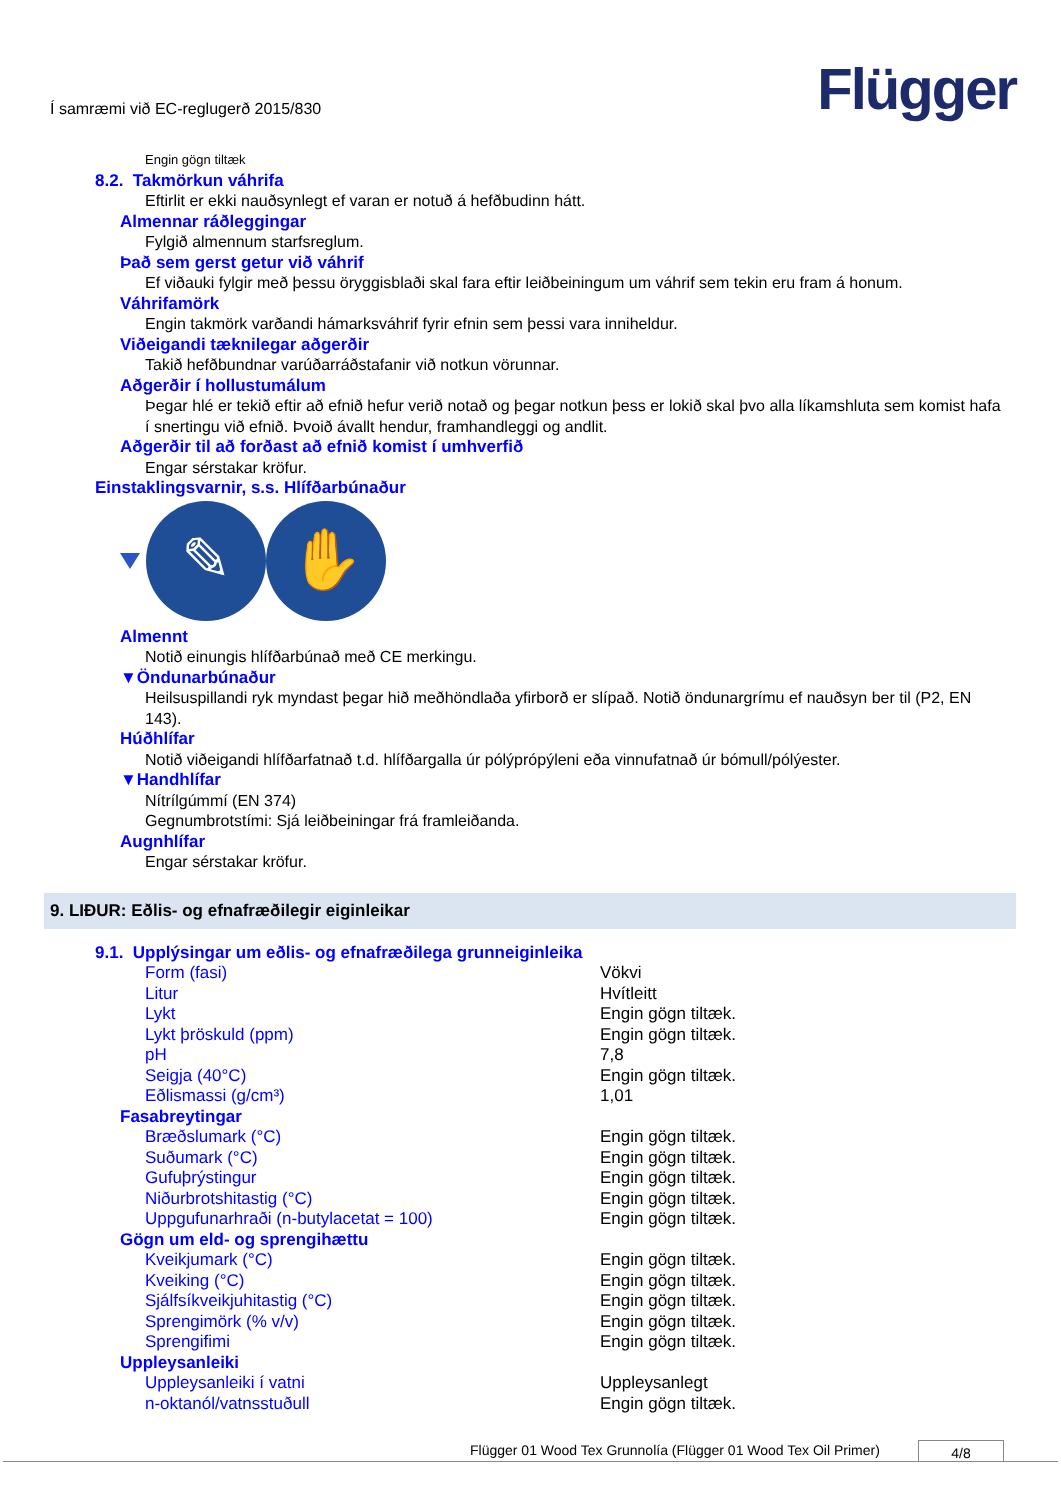Í samræmi við EC-reglugerð 2015/830
Flügger
Engin gögn tiltæk
8.2. Takmörkun váhrifa
Eftirlit er ekki nauðsynlegt ef varan er notuð á hefðbudinn hátt.
Almennar ráðleggingar
Fylgið almennum starfsreglum.
Það sem gerst getur við váhrif
Ef viðauki fylgir með þessu öryggisblaði skal fara eftir leiðbeiningum um váhrif sem tekin eru fram á honum.
Váhrifamörk
Engin takmörk varðandi hámarksváhrif fyrir efnin sem þessi vara inniheldur.
Viðeigandi tæknilegar aðgerðir
Takið hefðbundnar varúðarráðstafanir við notkun vörunnar.
Aðgerðir í hollustumálum
Þegar hlé er tekið eftir að efnið hefur verið notað og þegar notkun þess er lokið skal þvo alla líkamshluta sem komist hafa í snertingu við efnið. Þvoið ávallt hendur, framhandleggi og andlit.
Aðgerðir til að forðast að efnið komist í umhverfið
Engar sérstakar kröfur.
Einstaklingsvarnir, s.s. Hlífðarbúnaður
✎ ✋
Almennt
Notið einungis hlífðarbúnað með CE merkingu.
▼Öndunarbúnaður
Heilsuspillandi ryk myndast þegar hið meðhöndlaða yfirborð er slípað. Notið öndunargrímu ef nauðsyn ber til (P2, EN 143).
Húðhlífar
Notið viðeigandi hlífðarfatnað t.d. hlífðargalla úr pólýprópýleni eða vinnufatnað úr bómull/pólýester.
▼Handhlífar
Nítrílgúmmí (EN 374)
Gegnumbrotstími: Sjá leiðbeiningar frá framleiðanda.
Augnhlífar
Engar sérstakar kröfur.
9. LIÐUR: Eðlis- og efnafræðilegir eiginleikar
9.1. Upplýsingar um eðlis- og efnafræðilega grunneiginleika
| Form (fasi) | Vökvi |
| Litur | Hvítleitt |
| Lykt | Engin gögn tiltæk. |
| Lykt þröskuld (ppm) | Engin gögn tiltæk. |
| pH | 7,8 |
| Seigja (40°C) | Engin gögn tiltæk. |
| Eðlismassi (g/cm³) | 1,01 |
Fasabreytingar
| Bræðslumark (°C) | Engin gögn tiltæk. |
| Suðumark (°C) | Engin gögn tiltæk. |
| Gufuþrýstingur | Engin gögn tiltæk. |
| Niðurbrotshitastig (°C) | Engin gögn tiltæk. |
| Uppgufunarhraði (n-butylacetat = 100) | Engin gögn tiltæk. |
Gögn um eld- og sprengihættu
| Kveikjumark (°C) | Engin gögn tiltæk. |
| Kveiking (°C) | Engin gögn tiltæk. |
| Sjálfsíkveikjuhitastig (°C) | Engin gögn tiltæk. |
| Sprengimörk (% v/v) | Engin gögn tiltæk. |
| Sprengifimi | Engin gögn tiltæk. |
Uppleysanleiki
| Uppleysanleiki í vatni | Uppleysanlegt |
| n-oktanól/vatnsstuðull | Engin gögn tiltæk. |
Flügger 01 Wood Tex Grunnolía (Flügger 01 Wood Tex Oil Primer)
4/8